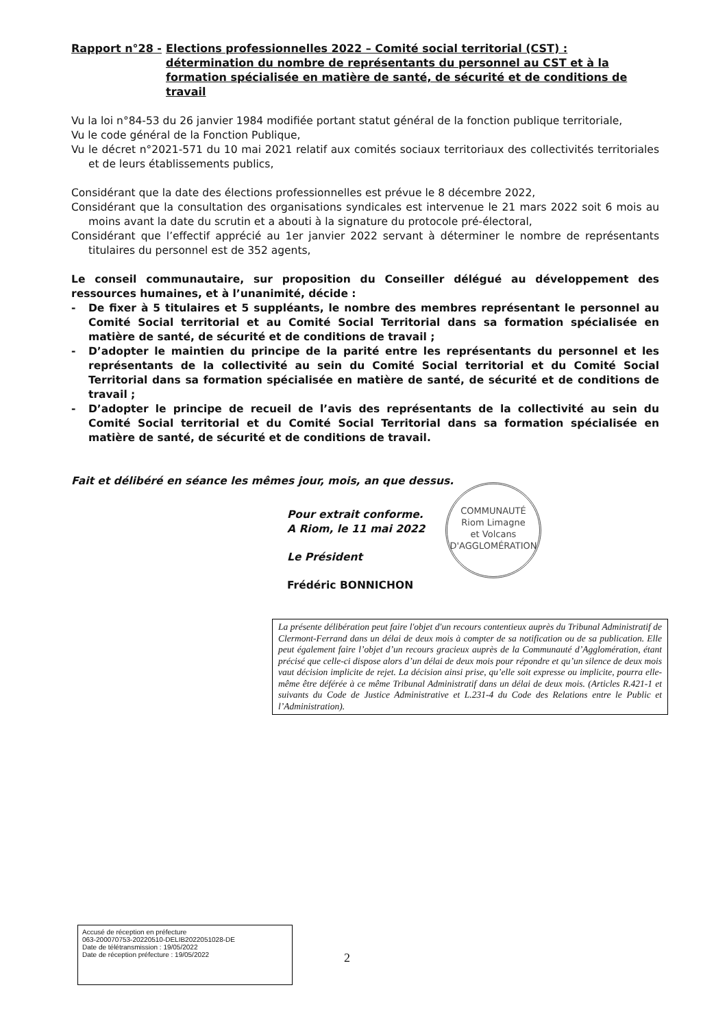Rapport n°28 - Elections professionnelles 2022 – Comité social territorial (CST) : détermination du nombre de représentants du personnel au CST et à la formation spécialisée en matière de santé, de sécurité et de conditions de travail
Vu la loi n°84-53 du 26 janvier 1984 modifiée portant statut général de la fonction publique territoriale,
Vu le code général de la Fonction Publique,
Vu le décret n°2021-571 du 10 mai 2021 relatif aux comités sociaux territoriaux des collectivités territoriales et de leurs établissements publics,
Considérant que la date des élections professionnelles est prévue le 8 décembre 2022,
Considérant que la consultation des organisations syndicales est intervenue le 21 mars 2022 soit 6 mois au moins avant la date du scrutin et a abouti à la signature du protocole pré-électoral,
Considérant que l’effectif apprécié au 1er janvier 2022 servant à déterminer le nombre de représentants titulaires du personnel est de 352 agents,
Le conseil communautaire, sur proposition du Conseiller délégué au développement des ressources humaines, et à l’unanimité, décide :
- De fixer à 5 titulaires et 5 suppléants, le nombre des membres représentant le personnel au Comité Social territorial et au Comité Social Territorial dans sa formation spécialisée en matière de santé, de sécurité et de conditions de travail ;
- D’adopter le maintien du principe de la parité entre les représentants du personnel et les représentants de la collectivité au sein du Comité Social territorial et du Comité Social Territorial dans sa formation spécialisée en matière de santé, de sécurité et de conditions de travail ;
- D’adopter le principe de recueil de l’avis des représentants de la collectivité au sein du Comité Social territorial et du Comité Social Territorial dans sa formation spécialisée en matière de santé, de sécurité et de conditions de travail.
Fait et délibéré en séance les mêmes jour, mois, an que dessus.
Pour extrait conforme.
A Riom, le 11 mai 2022
Le Président
Frédéric BONNICHON
COMMUNAUTÉ
Riom Limagne
et Volcans
D'AGGLOMÉRATION
La présente délibération peut faire l'objet d'un recours contentieux auprès du Tribunal Administratif de Clermont-Ferrand dans un délai de deux mois à compter de sa notification ou de sa publication. Elle peut également faire l’objet d’un recours gracieux auprès de la Communauté d’Agglomération, étant précisé que celle-ci dispose alors d’un délai de deux mois pour répondre et qu’un silence de deux mois vaut décision implicite de rejet. La décision ainsi prise, qu’elle soit expresse ou implicite, pourra elle-même être déférée à ce même Tribunal Administratif dans un délai de deux mois. (Articles R.421-1 et suivants du Code de Justice Administrative et L.231-4 du Code des Relations entre le Public et l’Administration).
Accusé de réception en préfecture
063-200070753-20220510-DELIB2022051028-DE
Date de télétransmission : 19/05/2022
Date de réception préfecture : 19/05/2022
2